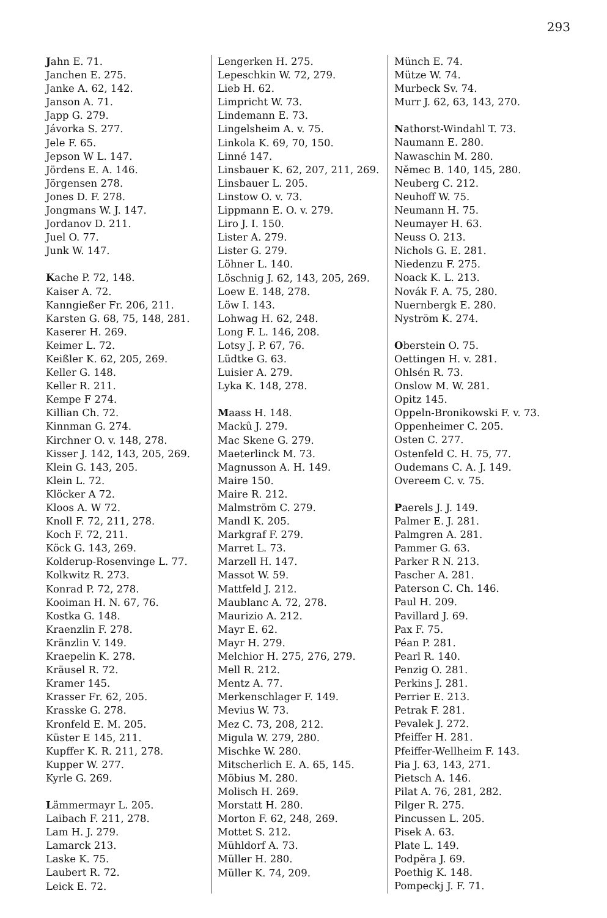293
Jahn E. 71.
Janchen E. 275.
Janke A. 62, 142.
Janson A. 71.
Japp G. 279.
Jávorka S. 277.
Jele F. 65.
Jepson W L. 147.
Jördens E. A. 146.
Jörgensen 278.
Jones D. F. 278.
Jongmans W. J. 147.
Jordanov D. 211.
Juel O. 77.
Junk W. 147.
Kache P. 72, 148.
Kaiser A. 72.
Kanngießer Fr. 206, 211.
Karsten G. 68, 75, 148, 281.
Kaserer H. 269.
Keimer L. 72.
Keißler K. 62, 205, 269.
Keller G. 148.
Keller R. 211.
Kempe F 274.
Killian Ch. 72.
Kinnman G. 274.
Kirchner O. v. 148, 278.
Kisser J. 142, 143, 205, 269.
Klein G. 143, 205.
Klein L. 72.
Klöcker A 72.
Kloos A. W 72.
Knoll F. 72, 211, 278.
Koch F. 72, 211.
Köck G. 143, 269.
Kolderup-Rosenvinge L. 77.
Kolkwitz R. 273.
Konrad P. 72, 278.
Kooiman H. N. 67, 76.
Kostka G. 148.
Kraenzlin F. 278.
Kränzlin V. 149.
Kraepelin K. 278.
Kräusel R. 72.
Kramer 145.
Krasser Fr. 62, 205.
Krasske G. 278.
Kronfeld E. M. 205.
Küster E 145, 211.
Kupffer K. R. 211, 278.
Kupper W. 277.
Kyrle G. 269.
Lämmermayr L. 205.
Laibach F. 211, 278.
Lam H. J. 279.
Lamarck 213.
Laske K. 75.
Laubert R. 72.
Leick E. 72.
Lengerken H. 275.
Lepeschkin W. 72, 279.
Lieb H. 62.
Limpricht W. 73.
Lindemann E. 73.
Lingelsheim A. v. 75.
Linkola K. 69, 70, 150.
Linné 147.
Linsbauer K. 62, 207, 211, 269.
Linsbauer L. 205.
Linstow O. v. 73.
Lippmann E. O. v. 279.
Liro J. I. 150.
Lister A. 279.
Lister G. 279.
Löhner L. 140.
Löschnig J. 62, 143, 205, 269.
Loew E. 148, 278.
Löw I. 143.
Lohwag H. 62, 248.
Long F. L. 146, 208.
Lotsy J. P. 67, 76.
Lüdtke G. 63.
Luisier A. 279.
Lyka K. 148, 278.
Maass H. 148.
Mackû J. 279.
Mac Skene G. 279.
Maeterlinck M. 73.
Magnusson A. H. 149.
Maire 150.
Maire R. 212.
Malmström C. 279.
Mandl K. 205.
Markgraf F. 279.
Marret L. 73.
Marzell H. 147.
Massot W. 59.
Mattfeld J. 212.
Maublanc A. 72, 278.
Maurizio A. 212.
Mayr E. 62.
Mayr H. 279.
Melchior H. 275, 276, 279.
Mell R. 212.
Mentz A. 77.
Merkenschlager F. 149.
Mevius W. 73.
Mez C. 73, 208, 212.
Migula W. 279, 280.
Mischke W. 280.
Mitscherlich E. A. 65, 145.
Möbius M. 280.
Molisch H. 269.
Morstatt H. 280.
Morton F. 62, 248, 269.
Mottet S. 212.
Mühldorf A. 73.
Müller H. 280.
Müller K. 74, 209.
Münch E. 74.
Mütze W. 74.
Murbeck Sv. 74.
Murr J. 62, 63, 143, 270.
Nathorst-Windahl T. 73.
Naumann E. 280.
Nawaschin M. 280.
Němec B. 140, 145, 280.
Neuberg C. 212.
Neuhoff W. 75.
Neumann H. 75.
Neumayer H. 63.
Neuss O. 213.
Nichols G. E. 281.
Niedenzu F. 275.
Noack K. L. 213.
Novák F. A. 75, 280.
Nuernbergk E. 280.
Nyström K. 274.
Oberstein O. 75.
Oettingen H. v. 281.
Ohlsén R. 73.
Onslow M. W. 281.
Opitz 145.
Oppeln-Bronikowski F. v. 73.
Oppenheimer C. 205.
Osten C. 277.
Ostenfeld C. H. 75, 77.
Oudemans C. A. J. 149.
Overeem C. v. 75.
Paerels J. J. 149.
Palmer E. J. 281.
Palmgren A. 281.
Pammer G. 63.
Parker R N. 213.
Pascher A. 281.
Paterson C. Ch. 146.
Paul H. 209.
Pavillard J. 69.
Pax F. 75.
Péan P. 281.
Pearl R. 140.
Penzig O. 281.
Perkins J. 281.
Perrier E. 213.
Petrak F. 281.
Pevalek J. 272.
Pfeiffer H. 281.
Pfeiffer-Wellheim F. 143.
Pia J. 63, 143, 271.
Pietsch A. 146.
Pilat A. 76, 281, 282.
Pilger R. 275.
Pincussen L. 205.
Pisek A. 63.
Plate L. 149.
Podpěra J. 69.
Poethig K. 148.
Pompeckj J. F. 71.